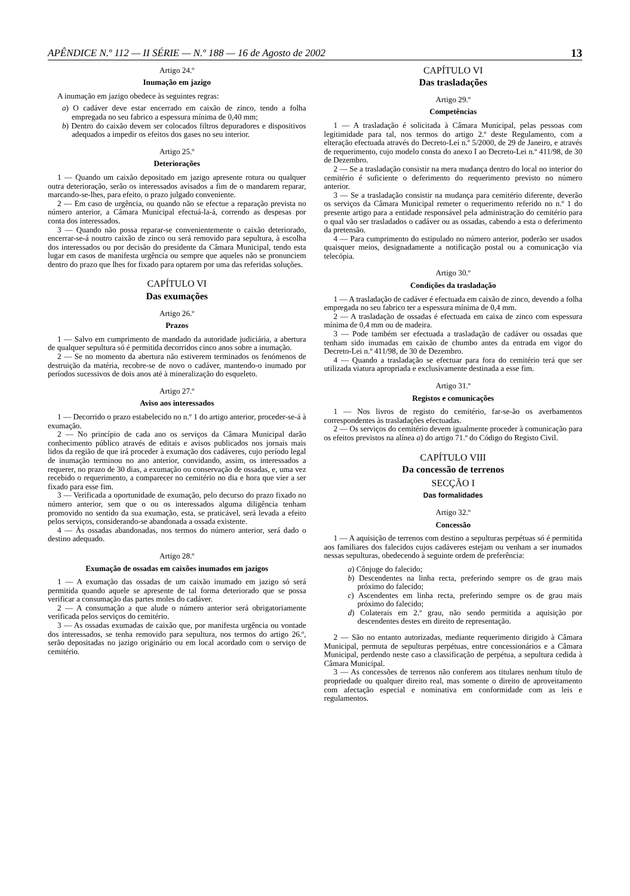APÊNDICE N.º 112 — II SÉRIE — N.º 188 — 16 de Agosto de 2002 13
Artigo 24.º
Inumação em jazigo
A inumação em jazigo obedece às seguintes regras:
a) O cadáver deve estar encerrado em caixão de zinco, tendo a folha empregada no seu fabrico a espessura mínima de 0,40 mm;
b) Dentro do caixão devem ser colocados filtros depuradores e dispositivos adequados a impedir os efeitos dos gases no seu interior.
Artigo 25.º
Deteriorações
1 — Quando um caixão depositado em jazigo apresente rotura ou qualquer outra deterioração, serão os interessados avisados a fim de o mandarem reparar, marcando-se-lhes, para efeito, o prazo julgado conveniente.
2 — Em caso de urgência, ou quando não se efectue a reparação prevista no número anterior, a Câmara Municipal efectuá-la-á, correndo as despesas por conta dos interessados.
3 — Quando não possa reparar-se convenientemente o caixão deteriorado, encerrar-se-á noutro caixão de zinco ou será removido para sepultura, à escolha dos interessados ou por decisão do presidente da Câmara Municipal, tendo esta lugar em casos de manifesta urgência ou sempre que aqueles não se pronunciem dentro do prazo que lhes for fixado para optarem por uma das referidas soluções.
CAPÍTULO VI
Das exumações
Artigo 26.º
Prazos
1 — Salvo em cumprimento de mandado da autoridade judiciária, a abertura de qualquer sepultura só é permitida decorridos cinco anos sobre a inumação.
2 — Se no momento da abertura não estiverem terminados os fenómenos de destruição da matéria, recobre-se de novo o cadáver, mantendo-o inumado por períodos sucessivos de dois anos até à mineralização do esqueleto.
Artigo 27.º
Aviso aos interessados
1 — Decorrido o prazo estabelecido no n.º 1 do artigo anterior, proceder-se-á à exumação.
2 — No princípio de cada ano os serviços da Câmara Municipal darão conhecimento público através de editais e avisos publicados nos jornais mais lidos da região de que irá proceder à exumação dos cadáveres, cujo período legal de inumação terminou no ano anterior, convidando, assim, os interessados a requerer, no prazo de 30 dias, a exumação ou conservação de ossadas, e, uma vez recebido o requerimento, a comparecer no cemitério no dia e hora que vier a ser fixado para esse fim.
3 — Verificada a oportunidade de exumação, pelo decurso do prazo fixado no número anterior, sem que o ou os interessados alguma diligência tenham promovido no sentido da sua exumação, esta, se praticável, será levada a efeito pelos serviços, considerando-se abandonada a ossada existente.
4 — Às ossadas abandonadas, nos termos do número anterior, será dado o destino adequado.
Artigo 28.º
Exumação de ossadas em caixões inumados em jazigos
1 — A exumação das ossadas de um caixão inumado em jazigo só será permitida quando aquele se apresente de tal forma deteriorado que se possa verificar a consumação das partes moles do cadáver.
2 — A consumação a que alude o número anterior será obrigatoriamente verificada pelos serviços do cemitério.
3 — As ossadas exumadas de caixão que, por manifesta urgência ou vontade dos interessados, se tenha removido para sepultura, nos termos do artigo 26.º, serão depositadas no jazigo originário ou em local acordado com o serviço de cemitério.
CAPÍTULO VI
Das trasladações
Artigo 29.º
Competências
1 — A trasladação é solicitada à Câmara Municipal, pelas pessoas com legitimidade para tal, nos termos do artigo 2.º deste Regulamento, com a elteração efectuada através do Decreto-Lei n.º 5/2000, de 29 de Janeiro, e através de requerimento, cujo modelo consta do anexo I ao Decreto-Lei n.º 411/98, de 30 de Dezembro.
2 — Se a trasladação consistir na mera mudança dentro do local no interior do cemitério é suficiente o deferimento do requerimento previsto no número anterior.
3 — Se a trasladação consistir na mudança para cemitério diferente, deverão os serviços da Câmara Municipal remeter o requerimento referido no n.º 1 do presente artigo para a entidade responsável pela administração do cemitério para o qual vão ser trasladados o cadáver ou as ossadas, cabendo a esta o deferimento da pretensão.
4 — Para cumprimento do estipulado no número anterior, poderão ser usados quaisquer meios, designadamente a notificação postal ou a comunicação via telecópia.
Artigo 30.º
Condições da trasladação
1 — A trasladação de cadáver é efectuada em caixão de zinco, devendo a folha empregada no seu fabrico ter a espessura mínima de 0,4 mm.
2 — A trasladação de ossadas é efectuada em caixa de zinco com espessura mínima de 0,4 mm ou de madeira.
3 — Pode também ser efectuada a trasladação de cadáver ou ossadas que tenham sido inumadas em caixão de chumbo antes da entrada em vigor do Decreto-Lei n.º 411/98, de 30 de Dezembro.
4 — Quando a trasladação se efectuar para fora do cemitério terá que ser utilizada viatura apropriada e exclusivamente destinada a esse fim.
Artigo 31.º
Registos e comunicações
1 — Nos livros de registo do cemitério, far-se-ão os averbamentos correspondentes às trasladações efectuadas.
2 — Os serviços do cemitério devem igualmente proceder à comunicação para os efeitos previstos na alínea a) do artigo 71.º do Código do Registo Civil.
CAPÍTULO VIII
Da concessão de terrenos
SECÇÃO I
Das formalidades
Artigo 32.º
Concessão
1 — A aquisição de terrenos com destino a sepulturas perpétuas só é permitida aos familiares dos falecidos cujos cadáveres estejam ou venham a ser inumados nessas sepulturas, obedecendo à seguinte ordem de preferência:
a) Cônjuge do falecido;
b) Descendentes na linha recta, preferindo sempre os de grau mais próximo do falecido;
c) Ascendentes em linha recta, preferindo sempre os de grau mais próximo do falecido;
d) Colaterais em 2.º grau, não sendo permitida a aquisição por descendentes destes em direito de representação.
2 — São no entanto autorizadas, mediante requerimento dirigido à Câmara Municipal, permuta de sepulturas perpétuas, entre concessionários e a Câmara Municipal, perdendo neste caso a classificação de perpétua, a sepultura cedida à Câmara Municipal.
3 — As concessões de terrenos não conferem aos titulares nenhum título de propriedade ou qualquer direito real, mas somente o direito de aproveitamento com afectação especial e nominativa em conformidade com as leis e regulamentos.